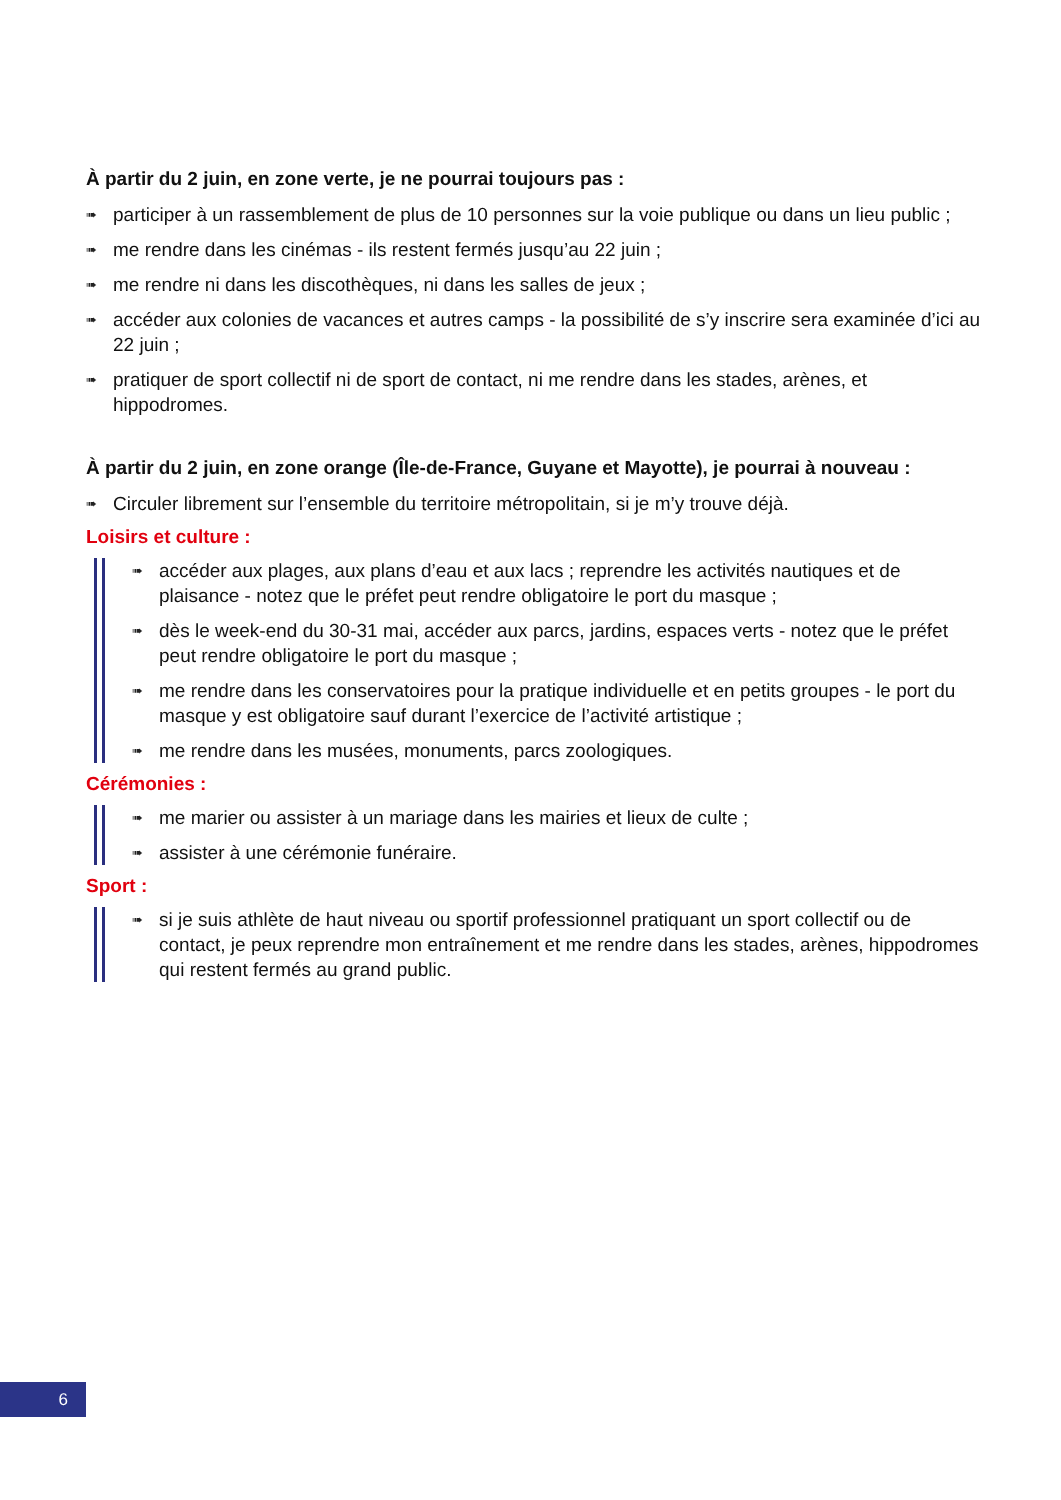À partir du 2 juin, en zone verte, je ne pourrai toujours pas :
➠ participer à un rassemblement de plus de 10 personnes sur la voie publique ou dans un lieu public ;
➠ me rendre dans les cinémas - ils restent fermés jusqu’au 22 juin ;
➠ me rendre ni dans les discothèques, ni dans les salles de jeux ;
➠ accéder aux colonies de vacances et autres camps - la possibilité de s’y inscrire sera examinée d’ici au 22 juin ;
➠ pratiquer de sport collectif ni de sport de contact, ni me rendre dans les stades, arènes, et hippodromes.
À partir du 2 juin, en zone orange (Île-de-France, Guyane et Mayotte), je pourrai à nouveau :
➠ Circuler librement sur l’ensemble du territoire métropolitain, si je m’y trouve déjà.
Loisirs et culture :
➠ accéder aux plages, aux plans d’eau et aux lacs ; reprendre les activités nautiques et de plaisance - notez que le préfet peut rendre obligatoire le port du masque ;
➠ dès le week-end du 30-31 mai, accéder aux parcs, jardins, espaces verts - notez que le préfet peut rendre obligatoire le port du masque ;
➠ me rendre dans les conservatoires pour la pratique individuelle et en petits groupes - le port du masque y est obligatoire sauf durant l’exercice de l’activité artistique ;
➠ me rendre dans les musées, monuments, parcs zoologiques.
Cérémonies :
➠ me marier ou assister à un mariage dans les mairies et lieux de culte ;
➠ assister à une cérémonie funéraire.
Sport :
➠ si je suis athlète de haut niveau ou sportif professionnel pratiquant un sport collectif ou de contact, je peux reprendre mon entraînement et me rendre dans les stades, arènes, hippodromes qui restent fermés au grand public.
6